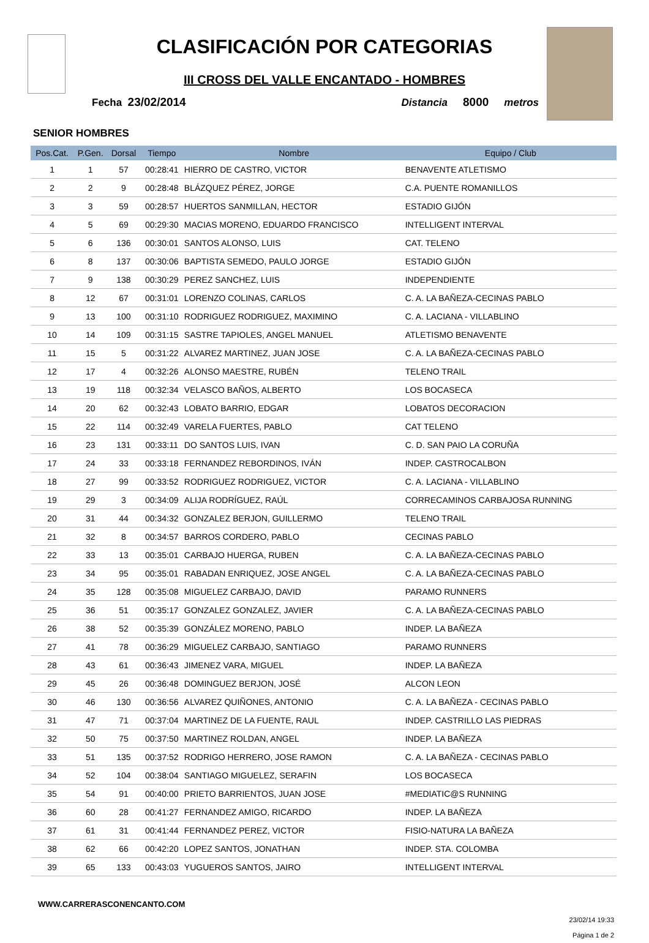CLASIFICACIÓN POR CATEGORIAS
III CROSS DEL VALLE ENCANTADO - HOMBRES
Fecha 23/02/2014 Distancia 8000 metros
SENIOR HOMBRES
| Pos.Cat. | P.Gen. | Dorsal | Tiempo | Nombre | Equipo / Club |
| --- | --- | --- | --- | --- | --- |
| 1 | 1 | 57 | 00:28:41 | HIERRO DE CASTRO, VICTOR | BENAVENTE ATLETISMO |
| 2 | 2 | 9 | 00:28:48 | BLÁZQUEZ PÉREZ, JORGE | C.A. PUENTE ROMANILLOS |
| 3 | 3 | 59 | 00:28:57 | HUERTOS SANMILLAN, HECTOR | ESTADIO GIJÓN |
| 4 | 5 | 69 | 00:29:30 | MACIAS MORENO, EDUARDO FRANCISCO | INTELLIGENT INTERVAL |
| 5 | 6 | 136 | 00:30:01 | SANTOS ALONSO, LUIS | CAT. TELENO |
| 6 | 8 | 137 | 00:30:06 | BAPTISTA SEMEDO, PAULO JORGE | ESTADIO GIJÓN |
| 7 | 9 | 138 | 00:30:29 | PEREZ SANCHEZ, LUIS | INDEPENDIENTE |
| 8 | 12 | 67 | 00:31:01 | LORENZO COLINAS, CARLOS | C. A. LA BAÑEZA-CECINAS PABLO |
| 9 | 13 | 100 | 00:31:10 | RODRIGUEZ RODRIGUEZ, MAXIMINO | C. A. LACIANA - VILLABLINO |
| 10 | 14 | 109 | 00:31:15 | SASTRE TAPIOLES, ANGEL MANUEL | ATLETISMO BENAVENTE |
| 11 | 15 | 5 | 00:31:22 | ALVAREZ MARTINEZ, JUAN JOSE | C. A. LA BAÑEZA-CECINAS PABLO |
| 12 | 17 | 4 | 00:32:26 | ALONSO MAESTRE, RUBÉN | TELENO TRAIL |
| 13 | 19 | 118 | 00:32:34 | VELASCO BAÑOS, ALBERTO | LOS BOCASECA |
| 14 | 20 | 62 | 00:32:43 | LOBATO BARRIO, EDGAR | LOBATOS DECORACION |
| 15 | 22 | 114 | 00:32:49 | VARELA FUERTES, PABLO | CAT TELENO |
| 16 | 23 | 131 | 00:33:11 | DO SANTOS LUIS, IVAN | C. D. SAN PAIO LA CORUÑA |
| 17 | 24 | 33 | 00:33:18 | FERNANDEZ REBORDINOS, IVÁN | INDEP. CASTROCALBON |
| 18 | 27 | 99 | 00:33:52 | RODRIGUEZ RODRIGUEZ, VICTOR | C. A. LACIANA - VILLABLINO |
| 19 | 29 | 3 | 00:34:09 | ALIJA RODRÍGUEZ, RAÚL | CORRECAMINOS CARBAJOSA RUNNING |
| 20 | 31 | 44 | 00:34:32 | GONZALEZ BERJON, GUILLERMO | TELENO TRAIL |
| 21 | 32 | 8 | 00:34:57 | BARROS CORDERO, PABLO | CECINAS PABLO |
| 22 | 33 | 13 | 00:35:01 | CARBAJO HUERGA, RUBEN | C. A. LA BAÑEZA-CECINAS PABLO |
| 23 | 34 | 95 | 00:35:01 | RABADAN ENRIQUEZ, JOSE ANGEL | C. A. LA BAÑEZA-CECINAS PABLO |
| 24 | 35 | 128 | 00:35:08 | MIGUELEZ CARBAJO, DAVID | PARAMO RUNNERS |
| 25 | 36 | 51 | 00:35:17 | GONZALEZ GONZALEZ, JAVIER | C. A. LA BAÑEZA-CECINAS PABLO |
| 26 | 38 | 52 | 00:35:39 | GONZÁLEZ MORENO, PABLO | INDEP. LA BAÑEZA |
| 27 | 41 | 78 | 00:36:29 | MIGUELEZ CARBAJO, SANTIAGO | PARAMO RUNNERS |
| 28 | 43 | 61 | 00:36:43 | JIMENEZ VARA, MIGUEL | INDEP. LA BAÑEZA |
| 29 | 45 | 26 | 00:36:48 | DOMINGUEZ BERJON, JOSÉ | ALCON LEON |
| 30 | 46 | 130 | 00:36:56 | ALVAREZ QUIÑONES, ANTONIO | C. A. LA BAÑEZA - CECINAS PABLO |
| 31 | 47 | 71 | 00:37:04 | MARTINEZ DE LA FUENTE, RAUL | INDEP. CASTRILLO LAS PIEDRAS |
| 32 | 50 | 75 | 00:37:50 | MARTINEZ ROLDAN, ANGEL | INDEP. LA BAÑEZA |
| 33 | 51 | 135 | 00:37:52 | RODRIGO HERRERO, JOSE RAMON | C. A. LA BAÑEZA - CECINAS PABLO |
| 34 | 52 | 104 | 00:38:04 | SANTIAGO MIGUELEZ, SERAFIN | LOS BOCASECA |
| 35 | 54 | 91 | 00:40:00 | PRIETO BARRIENTOS, JUAN JOSE | #MEDIATIC@S RUNNING |
| 36 | 60 | 28 | 00:41:27 | FERNANDEZ AMIGO, RICARDO | INDEP. LA BAÑEZA |
| 37 | 61 | 31 | 00:41:44 | FERNANDEZ PEREZ, VICTOR | FISIO-NATURA LA BAÑEZA |
| 38 | 62 | 66 | 00:42:20 | LOPEZ SANTOS, JONATHAN | INDEP. STA. COLOMBA |
| 39 | 65 | 133 | 00:43:03 | YUGUEROS SANTOS, JAIRO | INTELLIGENT INTERVAL |
WWW.CARRERASCONENCANTO.COM
23/02/14 19:33
Página 1 de 2